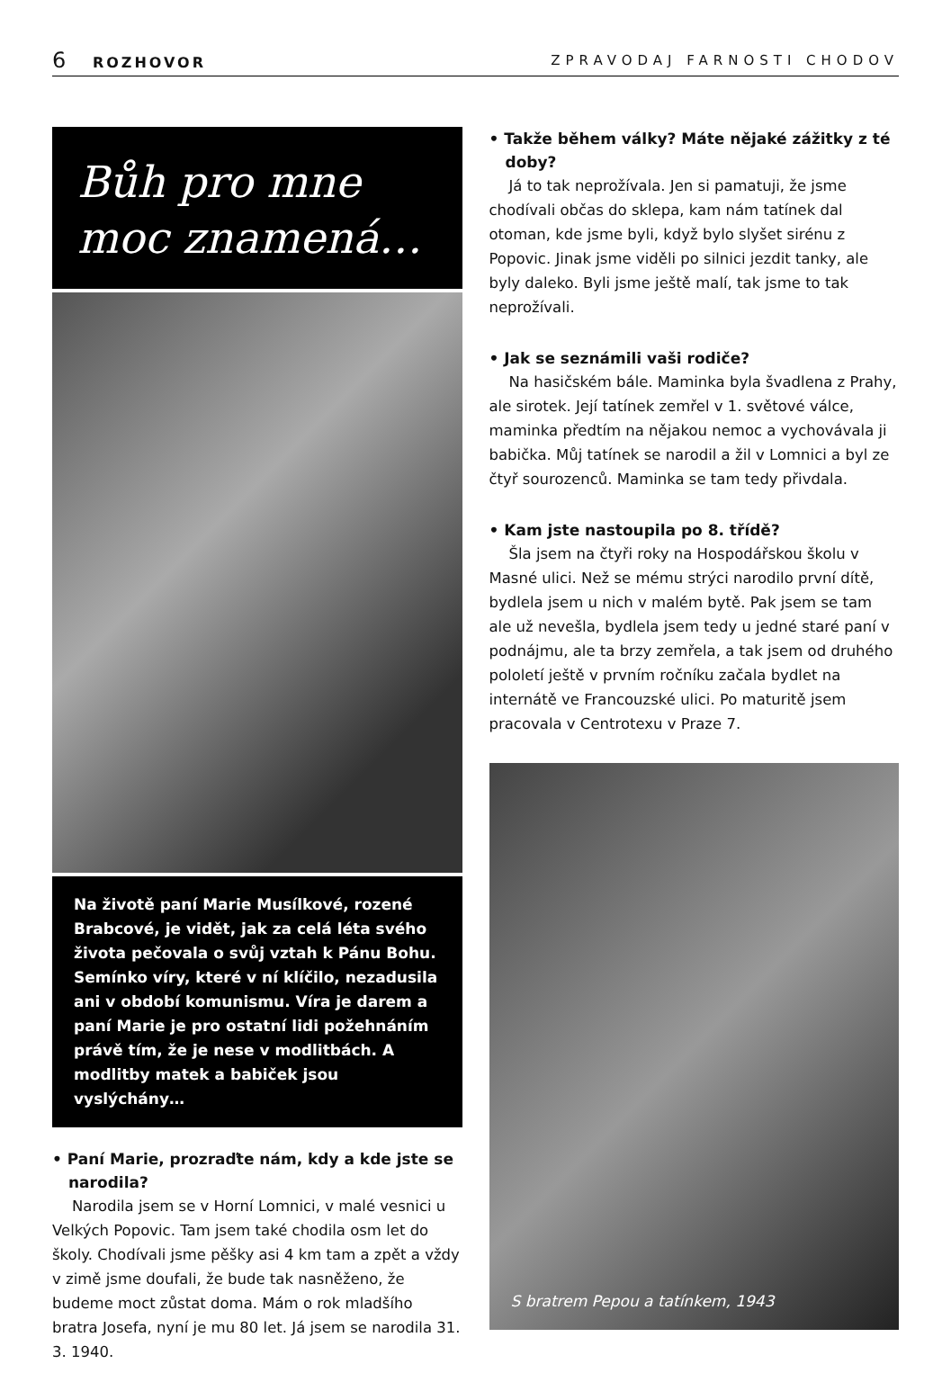6 ROZHOVOR ZPRAVODAJ FARNOSTI CHODOV
Bůh pro mne moc znamená…
Na životě paní Marie Musílkové, rozené Brabcové, je vidět, jak za celá léta svého života pečovala o svůj vztah k Pánu Bohu. Semínko víry, které v ní klíčilo, nezadusila ani v období komunismu. Víra je darem a paní Marie je pro ostatní lidi požehnáním právě tím, že je nese v modlitbách. A modlitby matek a babiček jsou vyslýchány…
• Paní Marie, prozraďte nám, kdy a kde jste se narodila?
Narodila jsem se v Horní Lomnici, v malé vesnici u Velkých Popovic. Tam jsem také chodila osm let do školy. Chodívali jsme pěšky asi 4 km tam a zpět a vždy v zimě jsme doufali, že bude tak nasněženo, že budeme moct zůstat doma. Mám o rok mladšího bratra Josefa, nyní je mu 80 let. Já jsem se narodila 31. 3. 1940.
• Takže během války? Máte nějaké zážitky z té doby?
Já to tak neprožívala. Jen si pamatuji, že jsme chodívali občas do sklepa, kam nám tatínek dal otoman, kde jsme byli, když bylo slyšet sirénu z Popovic. Jinak jsme viděli po silnici jezdit tanky, ale byly daleko. Byli jsme ještě malí, tak jsme to tak neprožívali.
• Jak se seznámili vaši rodiče?
Na hasičském bále. Maminka byla švadlena z Prahy, ale sirotek. Její tatínek zemřel v 1. světové válce, maminka předtím na nějakou nemoc a vychovávala ji babička. Můj tatínek se narodil a žil v Lomnici a byl ze čtyř sourozenců. Maminka se tam tedy přivdala.
• Kam jste nastoupila po 8. třídě?
Šla jsem na čtyři roky na Hospodářskou školu v Masné ulici. Než se mému strýci narodilo první dítě, bydlela jsem u nich v malém bytě. Pak jsem se tam ale už nevešla, bydlela jsem tedy u jedné staré paní v podnájmu, ale ta brzy zemřela, a tak jsem od druhého pololetí ještě v prvním ročníku začala bydlet na internátě ve Francouzské ulici. Po maturitě jsem pracovala v Centrotexu v Praze 7.
S bratrem Pepou a tatínkem, 1943